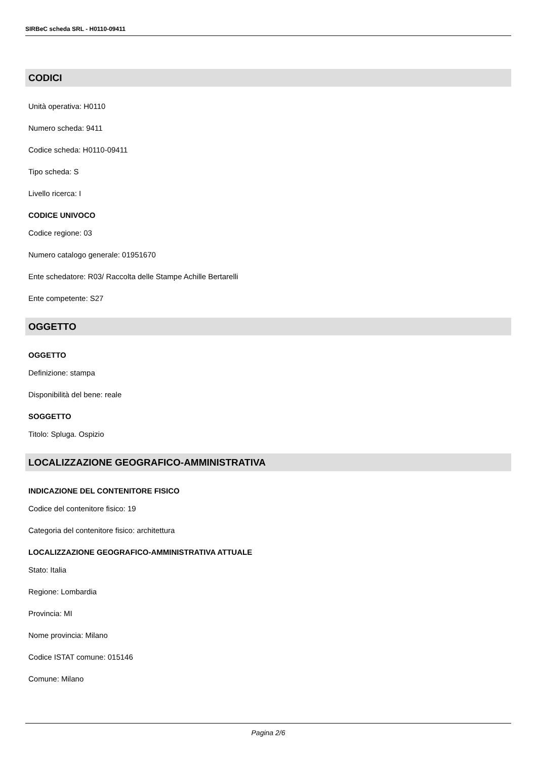SIRBeC scheda SRL - H0110-09411
CODICI
Unità operativa: H0110
Numero scheda: 9411
Codice scheda: H0110-09411
Tipo scheda: S
Livello ricerca: I
CODICE UNIVOCO
Codice regione: 03
Numero catalogo generale: 01951670
Ente schedatore: R03/ Raccolta delle Stampe Achille Bertarelli
Ente competente: S27
OGGETTO
OGGETTO
Definizione: stampa
Disponibilità del bene: reale
SOGGETTO
Titolo: Spluga. Ospizio
LOCALIZZAZIONE GEOGRAFICO-AMMINISTRATIVA
INDICAZIONE DEL CONTENITORE FISICO
Codice del contenitore fisico: 19
Categoria del contenitore fisico: architettura
LOCALIZZAZIONE GEOGRAFICO-AMMINISTRATIVA ATTUALE
Stato: Italia
Regione: Lombardia
Provincia: MI
Nome provincia: Milano
Codice ISTAT comune: 015146
Comune: Milano
Pagina 2/6